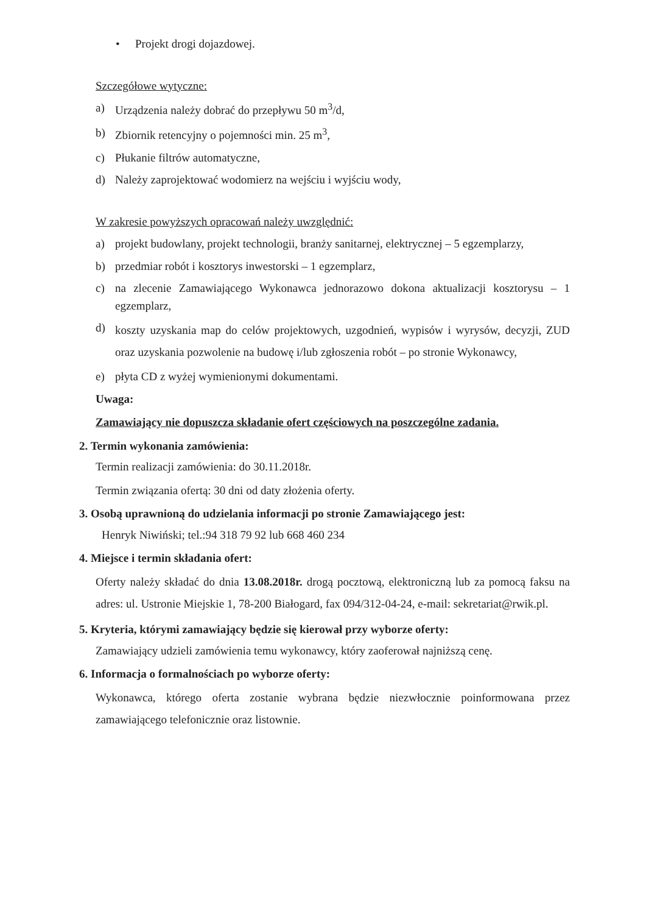• Projekt drogi dojazdowej.
Szczegółowe wytyczne:
a) Urządzenia należy dobrać do przepływu 50 m<sup>3</sup>/d,
b) Zbiornik retencyjny o pojemności min. 25 m<sup>3</sup>,
c) Płukanie filtrów automatyczne,
d) Należy zaprojektować wodomierz na wejściu i wyjściu wody,
W zakresie powyższych opracowań należy uwzględnić:
a) projekt budowlany, projekt technologii, branży sanitarnej, elektrycznej – 5 egzemplarzy,
b) przedmiar robót i kosztorys inwestorski – 1 egzemplarz,
c) na zlecenie Zamawiającego Wykonawca jednorazowo dokona aktualizacji kosztorysu – 1 egzemplarz,
d) koszty uzyskania map do celów projektowych, uzgodnień, wypisów i wyrysów, decyzji, ZUD oraz uzyskania pozwolenie na budowę i/lub zgłoszenia robót – po stronie Wykonawcy,
e) płyta CD z wyżej wymienionymi dokumentami.
Uwaga:
Zamawiający nie dopuszcza składanie ofert częściowych na poszczególne zadania.
2. Termin wykonania zamówienia:
Termin realizacji zamówienia: do 30.11.2018r.
Termin związania ofertą: 30 dni od daty złożenia oferty.
3. Osobą uprawnioną do udzielania informacji po stronie Zamawiającego jest:
Henryk Niwiński; tel.:94 318 79 92 lub 668 460 234
4. Miejsce i termin składania ofert:
Oferty należy składać do dnia 13.08.2018r. drogą pocztową, elektroniczną lub za pomocą faksu na adres: ul. Ustronie Miejskie 1, 78-200 Białogard, fax 094/312-04-24, e-mail: sekretariat@rwik.pl.
5. Kryteria, którymi zamawiający będzie się kierował przy wyborze oferty:
Zamawiający udzieli zamówienia temu wykonawcy, który zaoferował najniższą cenę.
6. Informacja o formalnościach po wyborze oferty:
Wykonawca, którego oferta zostanie wybrana będzie niezwłocznie poinformowana przez zamawiającego telefonicznie oraz listownie.